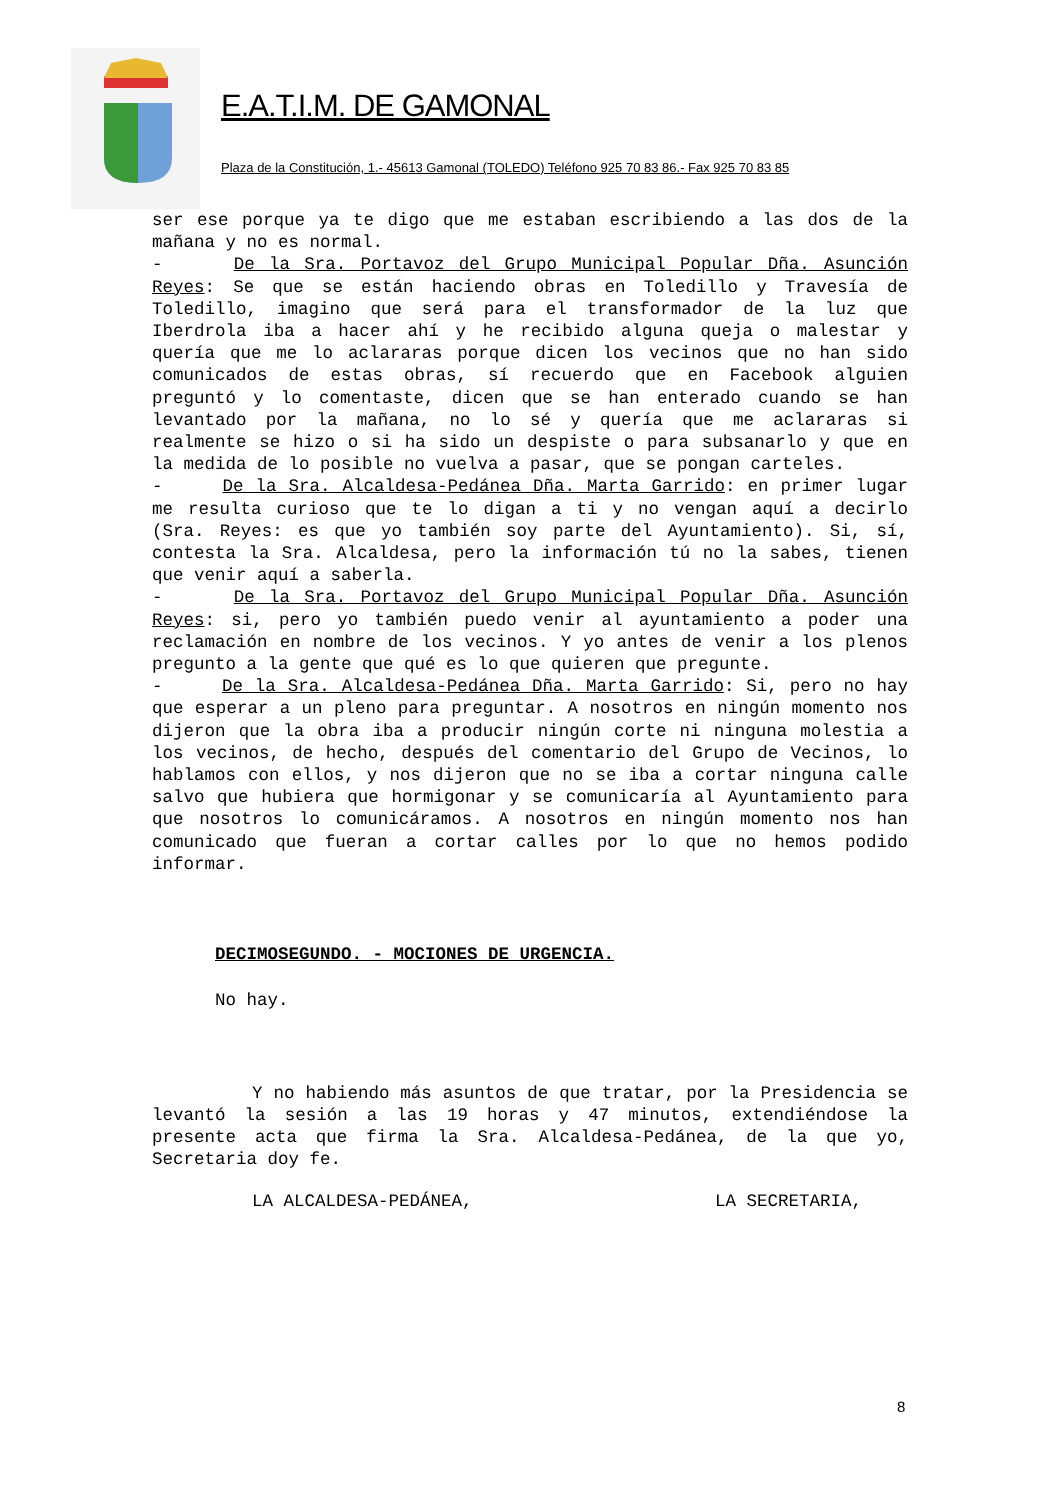E.A.T.I.M. DE GAMONAL
Plaza de la Constitución, 1.- 45613 Gamonal (TOLEDO) Teléfono 925 70 83 86.- Fax 925 70 83 85
ser ese porque ya te digo que me estaban escribiendo a las dos de la mañana y no es normal.
- De la Sra. Portavoz del Grupo Municipal Popular Dña. Asunción Reyes: Se que se están haciendo obras en Toledillo y Travesía de Toledillo, imagino que será para el transformador de la luz que Iberdrola iba a hacer ahí y he recibido alguna queja o malestar y quería que me lo aclararas porque dicen los vecinos que no han sido comunicados de estas obras, sí recuerdo que en Facebook alguien preguntó y lo comentaste, dicen que se han enterado cuando se han levantado por la mañana, no lo sé y quería que me aclararas si realmente se hizo o si ha sido un despiste o para subsanarlo y que en la medida de lo posible no vuelva a pasar, que se pongan carteles.
- De la Sra. Alcaldesa-Pedánea Dña. Marta Garrido: en primer lugar me resulta curioso que te lo digan a ti y no vengan aquí a decirlo (Sra. Reyes: es que yo también soy parte del Ayuntamiento). Si, sí, contesta la Sra. Alcaldesa, pero la información tú no la sabes, tienen que venir aquí a saberla.
- De la Sra. Portavoz del Grupo Municipal Popular Dña. Asunción Reyes: si, pero yo también puedo venir al ayuntamiento a poder una reclamación en nombre de los vecinos. Y yo antes de venir a los plenos pregunto a la gente que qué es lo que quieren que pregunte.
- De la Sra. Alcaldesa-Pedánea Dña. Marta Garrido: Si, pero no hay que esperar a un pleno para preguntar. A nosotros en ningún momento nos dijeron que la obra iba a producir ningún corte ni ninguna molestia a los vecinos, de hecho, después del comentario del Grupo de Vecinos, lo hablamos con ellos, y nos dijeron que no se iba a cortar ninguna calle salvo que hubiera que hormigonar y se comunicaría al Ayuntamiento para que nosotros lo comunicáramos. A nosotros en ningún momento nos han comunicado que fueran a cortar calles por lo que no hemos podido informar.
DECIMOSEGUNDO. - MOCIONES DE URGENCIA.
No hay.
Y no habiendo más asuntos de que tratar, por la Presidencia se levantó la sesión a las 19 horas y 47 minutos, extendiéndose la presente acta que firma la Sra. Alcaldesa-Pedánea, de la que yo, Secretaria doy fe.
LA ALCALDESA-PEDÁNEA, LA SECRETARIA,
8